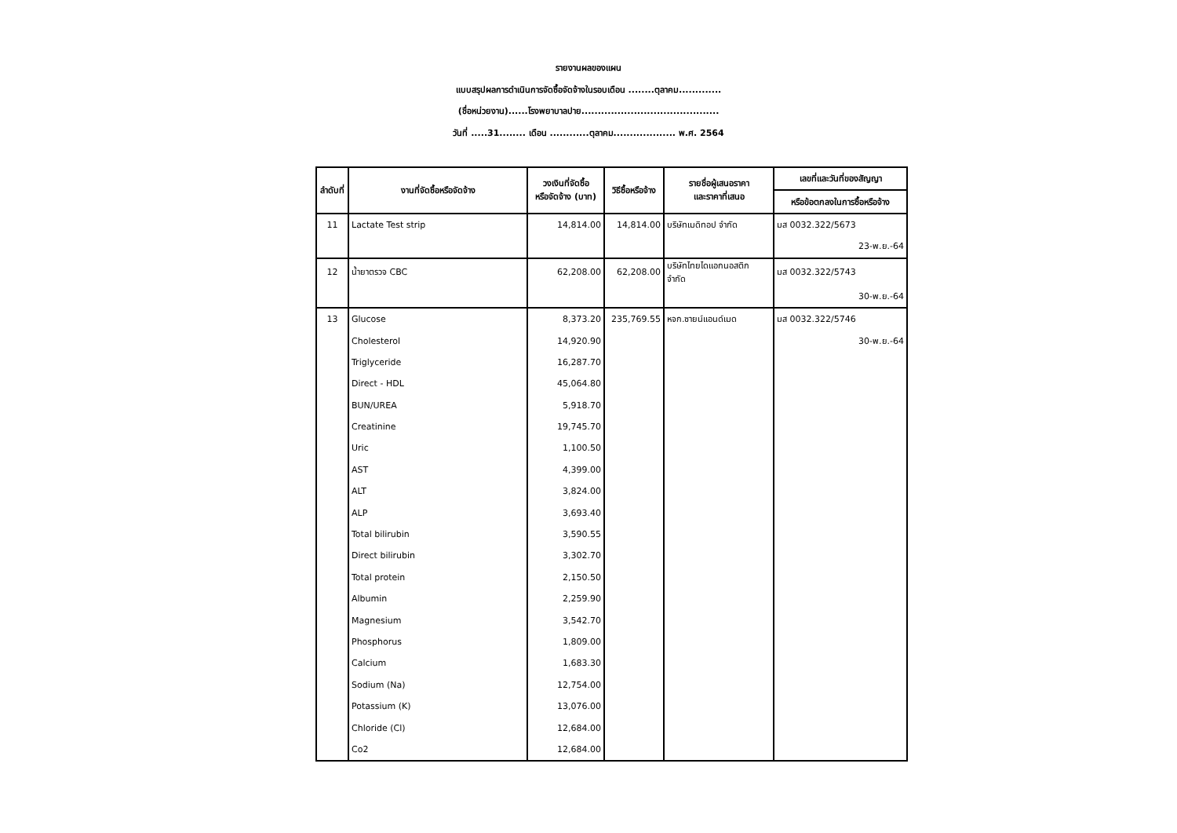รายงานผลของแผน
แบบสรุปผลการดำเนินการจัดซื้อจัดจ้างในรอบเดือน ........ตุลาคม.............
(ชื่อหน่วยงาน)......โรงพยาบาลปาย..........................................
วันที่ .....31........ เดือน ............ตุลาคม................... พ.ศ. 2564
| ลำดับที่ | งานที่จัดซื้อหรือจัดจ้าง | วงเงินที่จัดซื้อ หรือจัดจ้าง (บาท) | วิธีซื้อหรือจ้าง | รายชื่อผู้เสนอราคา และราคาที่เสนอ | เลขที่และวันที่ของสัญญา |
| --- | --- | --- | --- | --- | --- |
| | | | | | หรือข้อตกลงในการซื้อหรือจ้าง |
| 11 | Lactate Test strip | 14,814.00 | 14,814.00 | บริษัทเมดิทอป จำกัด | มส 0032.322/5673 |
| | | | | | 23-พ.ย.-64 |
| 12 | น้ำยาตรวจ CBC | 62,208.00 | 62,208.00 | บริษัทไทยไดแอกนอสติก จำกัด | มส 0032.322/5743 |
| | | | | | 30-พ.ย.-64 |
| 13 | Glucose | 8,373.20 | 235,769.55 | หจก.ซายน์แอนด์เมด | มส 0032.322/5746 |
| | Cholesterol | 14,920.90 | | | 30-พ.ย.-64 |
| | Triglyceride | 16,287.70 | | | |
| | Direct - HDL | 45,064.80 | | | |
| | BUN/UREA | 5,918.70 | | | |
| | Creatinine | 19,745.70 | | | |
| | Uric | 1,100.50 | | | |
| | AST | 4,399.00 | | | |
| | ALT | 3,824.00 | | | |
| | ALP | 3,693.40 | | | |
| | Total bilirubin | 3,590.55 | | | |
| | Direct bilirubin | 3,302.70 | | | |
| | Total protein | 2,150.50 | | | |
| | Albumin | 2,259.90 | | | |
| | Magnesium | 3,542.70 | | | |
| | Phosphorus | 1,809.00 | | | |
| | Calcium | 1,683.30 | | | |
| | Sodium (Na) | 12,754.00 | | | |
| | Potassium (K) | 13,076.00 | | | |
| | Chloride (Cl) | 12,684.00 | | | |
| | Co2 | 12,684.00 | | | |